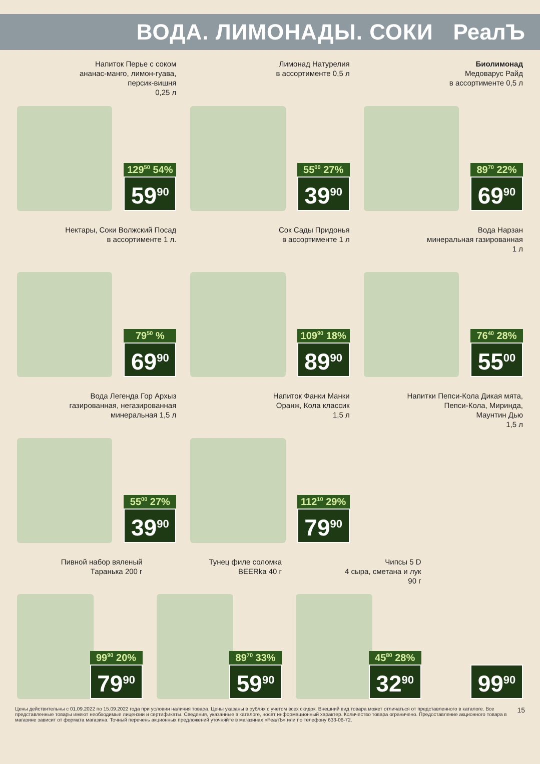ВОДА. ЛИМОНАДЫ. СОКИ РеалЪ
Напиток Перье с соком
ананас-манго, лимон-гуава,
персик-вишня
0,25 л
129<sup>50</sup> 54%
59<sup>90</sup>
Лимонад Натурелия
в ассортименте 0,5 л
55<sup>00</sup> 27%
39<sup>90</sup>
Биолимонад
Медоварус Райд
в ассортименте 0,5 л
89<sup>70</sup> 22%
69<sup>90</sup>
Нектары, Соки Волжский Посад
в ассортименте 1 л.
79<sup>50</sup> %
69<sup>90</sup>
Сок Сады Придонья
в ассортименте 1 л
109<sup>90</sup> 18%
89<sup>90</sup>
Вода Нарзан
минеральная газированная
1 л
76<sup>40</sup> 28%
55<sup>00</sup>
Вода Легенда Гор Архыз
газированная, негазированная
минеральная 1,5 л
55<sup>00</sup> 27%
39<sup>90</sup>
Напиток Фанки Манки
Оранж, Кола классик
1,5 л
112<sup>10</sup> 29%
79<sup>90</sup>
Напитки Пепси-Кола Дикая мята,
Пепси-Кола, Миринда,
Маунтин Дью
1,5 л
Пивной набор вяленый
Таранька 200 г
99<sup>90</sup> 20%
79<sup>90</sup>
Тунец филе соломка
BEERka 40 г
89<sup>70</sup> 33%
59<sup>90</sup>
Чипсы 5 D
4 сыра, сметана и лук
90 г
45<sup>80</sup> 28%
32<sup>90</sup>
99<sup>90</sup>
Цены действительны с 01.09.2022 по 15.09.2022 года при условии наличия товара. Цены указаны в рублях с учетом всех скидок. Внешний вид товара может отличаться от представленного в каталоге. Все представленные товары имеют необходимые лицензии и сертификаты. Сведения, указанные в каталоге, носят информационный характер. Количество товара ограничено. Предоставление акционного товара в магазине зависит от формата магазина. Точный перечень акционных предложений уточняйте в магазинах «РеалЪ» или по телефону 633-06-72.
15